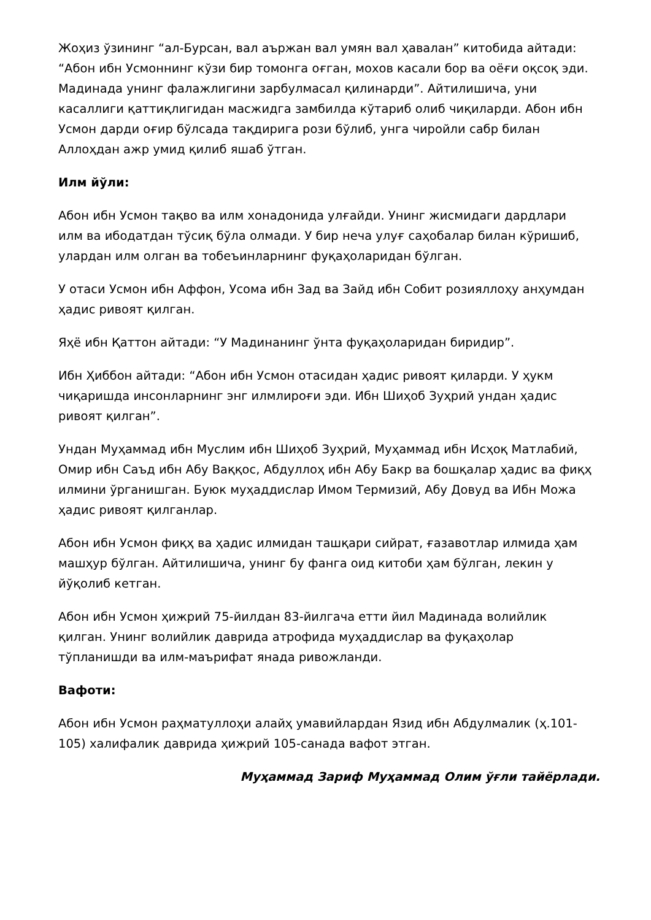Жоҳиз ўзининг “ал-Бурсан, вал аържан вал умян вал ҳавалан” китобида айтади: “Абон ибн Усмоннинг кўзи бир томонга оғган, мохов касали бор ва оёғи оқсоқ эди. Мадинада унинг фалажлигини зарбулмасал қилинарди”. Айтилишича, уни касаллиги қаттиқлигидан масжидга замбилда кўтариб олиб чиқиларди. Абон ибн Усмон дарди оғир бўлсада тақдирига рози бўлиб, унга чиройли сабр билан Аллоҳдан ажр умид қилиб яшаб ўтган.
Илм йўли:
Абон ибн Усмон тақво ва илм хонадонида улғайди. Унинг жисмидаги дардлари илм ва ибодатдан тўсиқ бўла олмади. У бир неча улуғ саҳобалар билан кўришиб, улардан илм олган ва тобеъинларнинг фуқаҳоларидан бўлган.
У отаси Усмон ибн Аффон, Усома ибн Зад ва Зайд ибн Собит розияллоҳу анҳумдан ҳадис ривоят қилган.
Яҳё ибн Қаттон айтади: “У Мадинанинг ўнта фуқаҳоларидан биридир”.
Ибн Ҳиббон айтади: “Абон ибн Усмон отасидан ҳадис ривоят қиларди. У ҳукм чиқаришда инсонларнинг энг илмлироғи эди. Ибн Шиҳоб Зуҳрий ундан ҳадис ривоят қилган”.
Ундан Муҳаммад ибн Муслим ибн Шиҳоб Зуҳрий, Муҳаммад ибн Исҳоқ Матлабий, Омир ибн Саъд ибн Абу Ваққос, Абдуллоҳ ибн Абу Бакр ва бошқалар ҳадис ва фиқҳ илмини ўрганишган. Буюк муҳаддислар Имом Термизий, Абу Довуд ва Ибн Можа ҳадис ривоят қилганлар.
Абон ибн Усмон фиқҳ ва ҳадис илмидан ташқари сийрат, ғазавотлар илмида ҳам машҳур бўлган. Айтилишича, унинг бу фанга оид китоби ҳам бўлган, лекин у йўқолиб кетган.
Абон ибн Усмон ҳижрий 75-йилдан 83-йилгача етти йил Мадинада волийлик қилган. Унинг волийлик даврида атрофида муҳаддислар ва фуқаҳолар тўпланишди ва илм-маърифат янада ривожланди.
Вафоти:
Абон ибн Усмон раҳматуллоҳи алайҳ умавийлардан Язид ибн Абдулмалик (ҳ.101-105) халифалик даврида ҳижрий 105-санада вафот этган.
Муҳаммад Зариф Муҳаммад Олим ўғли тайёрлади.